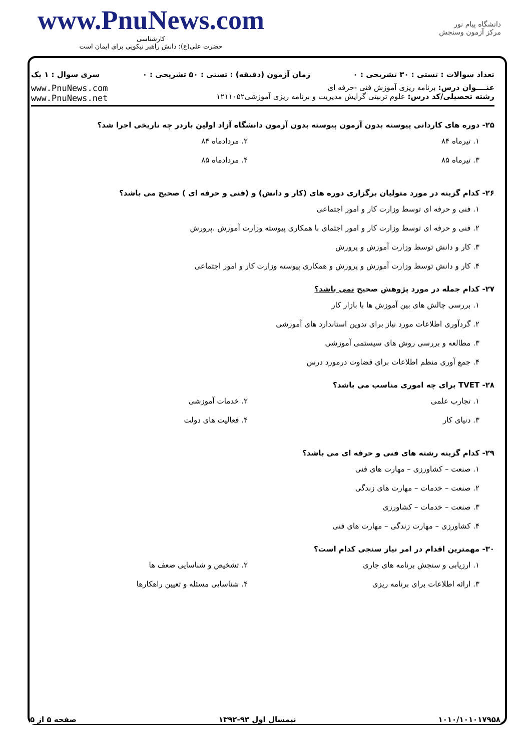www.PnuNews.com
کارشناسی
حضرت علی(ع): دانش راهبر نیکویی برای ایمان است
دانشگاه پیام نور
مرکز آزمون وسنجش
تعداد سوالات : تستی : ۳۰ تشریحی : ۰ زمان آزمون (دقیقه) : تستی : ۵۰ تشریحی : ۰ سری سوال : ۱ یک
عنــــوان درس: برنامه ریزی آموزش فنی -حرفه ای
رشته تحصیلی/کد درس: علوم تربیتی گرایش مدیریت و برنامه ریزی آموزشی۱۲۱۱۰۵۲
www.PnuNews.com
www.PnuNews.net
۲۵- دوره های کاردانی پیوسته بدون آزمون پیوسته بدون آزمون دانشگاه آزاد اولین باردر چه تاریخی اجرا شد؟
۱. تیرماه ۸۴ ۲. مردادماه ۸۴
۳. تیرماه ۸۵ ۴. مردادماه ۸۵
۲۶- کدام گزینه در مورد متولیان برگزاری دوره های (کار و دانش) و (فنی و حرفه ای ) صحیح می باشد؟
۱. فنی و حرفه ای توسط وزارت کار و امور اجتماعی
۲. فنی و حرفه ای توسط وزارت کار و امور اجتمای با همکاری پیوسته وزارت آموزش .پرورش
۳. کار و دانش توسط وزارت آموزش و پرورش
۴. کار و دانش توسط وزارت آموزش و پرورش و همکاری پیوسته وزارت کار و امور اجتماعی
۲۷- کدام جمله در مورد پژوهش صحیح نمی باشد؟
۱. بررسی چالش های بین آموزش ها با بازار کار
۲. گردآوری اطلاعات مورد نیاز برای تدوین استاندارد های آموزشی
۳. مطالعه و بررسی روش های سیستمی آموزشی
۴. جمع آوری منظم اطلاعات برای قضاوت درمورد درس
۲۸- TVET برای چه اموری مناسب می باشد؟
۱. تجارب علمی ۲. خدمات آموزشی
۳. دنیای کار ۴. فعالیت های دولت
۲۹- کدام گزینه رشته های فنی و حرفه ای می باشد؟
۱. صنعت – کشاورزی – مهارت های فنی
۲. صنعت – خدمات – مهارت های زندگی
۳. صنعت – خدمات – کشاورزی
۴. کشاورزی – مهارت زندگی – مهارت های فنی
۳۰- مهمترین اقدام در امر نیاز سنجی کدام است؟
۱. ارزیابی و سنجش برنامه های جاری ۲. تشخیص و شناسایی ضعف ها
۳. ارائه اطلاعات برای برنامه ریزی ۴. شناسایی مسئله و تعیین راهکارها
۱۰۱۰/۱۰۱۰۱۷۹۵۸ نیمسال اول ۹۳-۱۳۹۲ صفحه ۵ از ۵